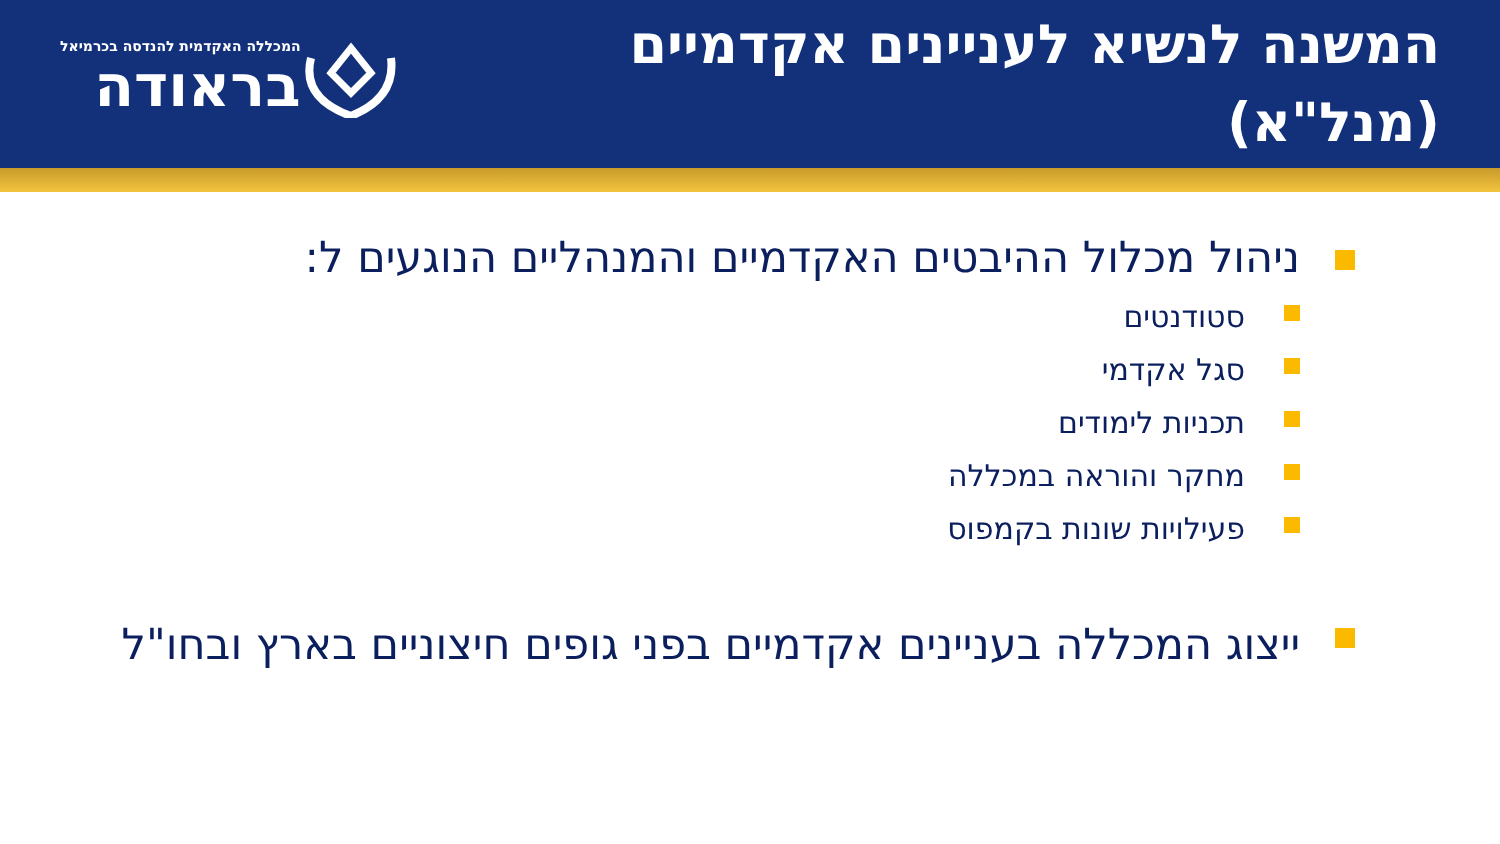המשנה לנשיא לעניינים אקדמיים (מנל"א)
המכללה האקדמית להנדסה בכרמיאל
בראודה
ניהול מכלול ההיבטים האקדמיים והמנהליים הנוגעים ל:
סטודנטים
סגל אקדמי
תכניות לימודים
מחקר והוראה במכללה
פעילויות שונות בקמפוס
ייצוג המכללה בעניינים אקדמיים בפני גופים חיצוניים בארץ ובחו"ל